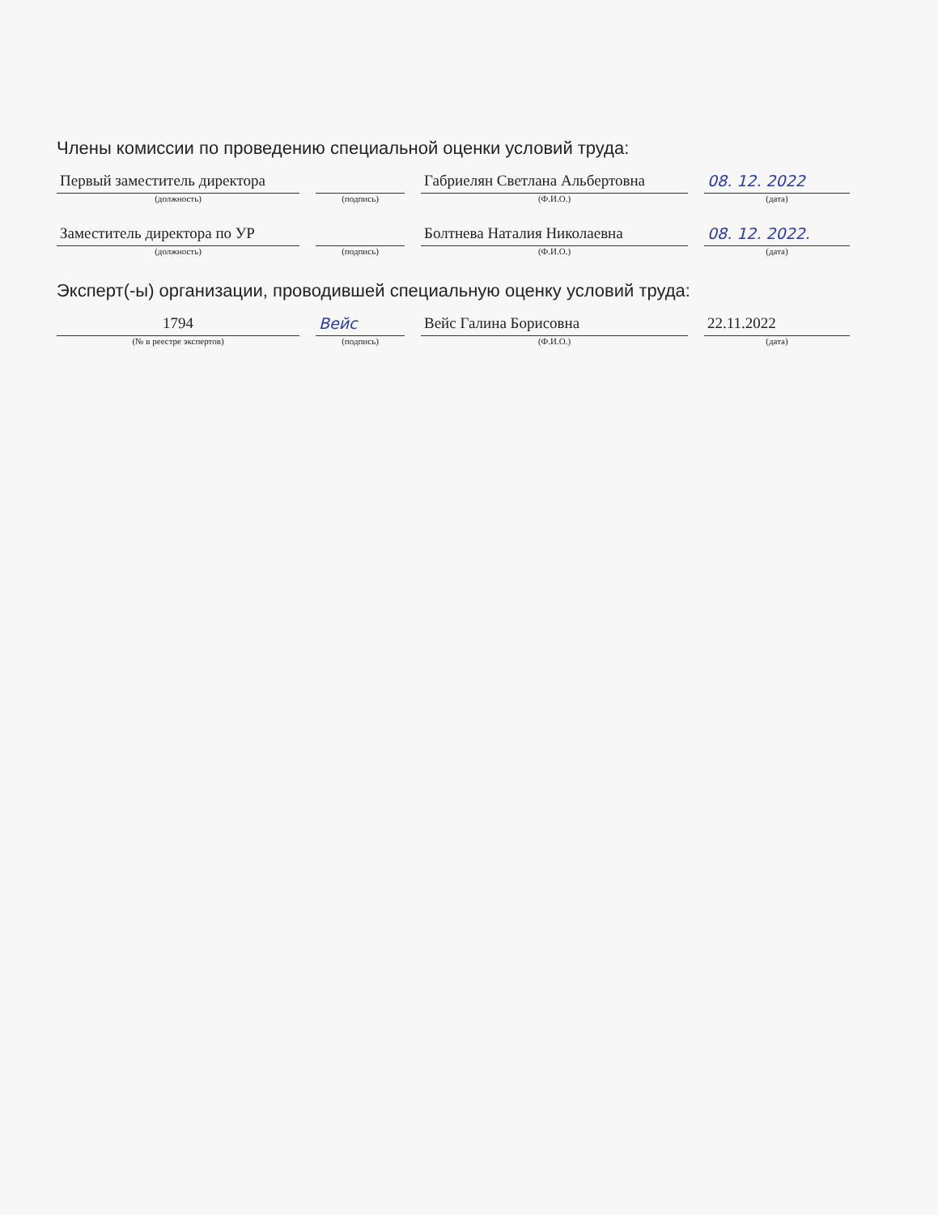Члены комиссии по проведению специальной оценки условий труда:
Первый заместитель директора
(должность)
(подпись)
Габриелян Светлана Альбертовна
(Ф.И.О.)
08. 12. 2022
(дата)
Заместитель директора по УР
(должность)
(подпись)
Болтнева Наталия Николаевна
(Ф.И.О.)
08. 12. 2022.
(дата)
Эксперт(-ы) организации, проводившей специальную оценку условий труда:
1794
(№ в реестре экспертов)
Вейс
(подпись)
Вейс Галина Борисовна
(Ф.И.О.)
22.11.2022
(дата)